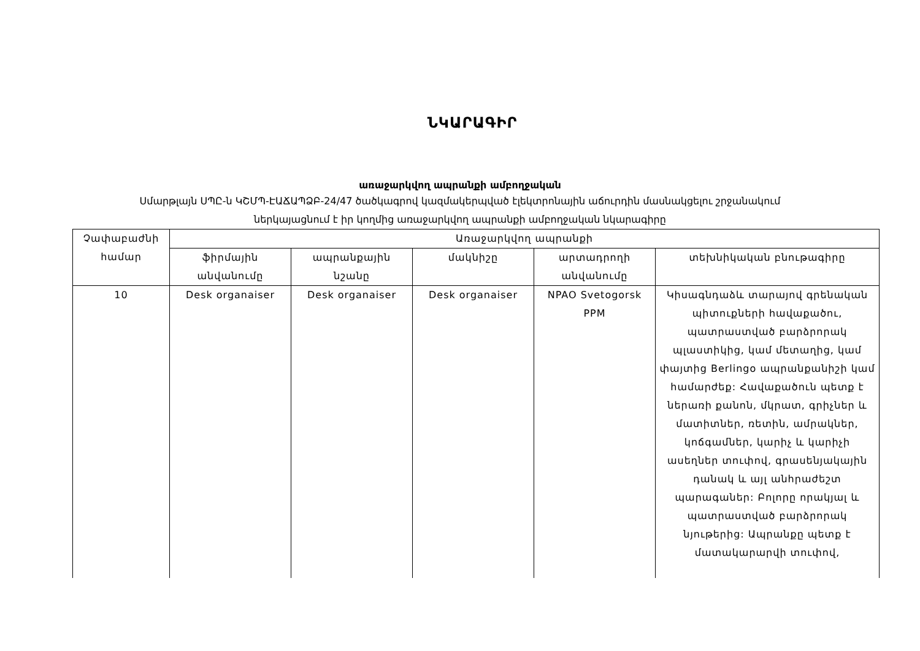ՆԿԱՐԱԳԻՐ
առաջարկվող ապրանքի ամբողջական
Սմարթլայն ՍՊԸ-ն ԿՇՄՊ-ԷԱՃԱՊՁԲ-24/47 ծածկագրով կազմակերպված էլեկտրոնային աճուրդին մասնակցելու շրջանակում
ներկայացնում է իր կողմից առաջարկվող ապրանքի ամբողջական նկարագիրը
| Չափաբաժնի համար | Առաջարկվող ապրանքի | | | | |
| --- | --- | --- | --- | --- | --- |
| | ֆիրմային անվանումը | ապրանքային նշանը | մակնիշը | արտադրողի անվանումը | տեխնիկական բնութագիրը |
| 10 | Desk organaiser | Desk organaiser | Desk organaiser | NPAO Svetogorsk PPM | Կիսագնդաձև տարայով գրենական պիտուքների հավաքածու, պատրաստված բարձրորակ պլաստիկից, կամ մետաղից, կամ փայտից Berlingo ապրանքանիշի կամ համարժեք: Հավաքածուն պետք է ներառի քանոն, մկրատ, գրիչներ և մատիտներ, ռետին, ամրակներ, կոճգամներ, կարիչ և կարիչի ասեղներ տուփով, գրասենյակային դանակ և այլ անհրաժեշտ պարագաներ: Բոլորը որակյալ և պատրաստված բարձրորակ նյութերից: Ապրանքը պետք է մատակարարվի տուփով, |